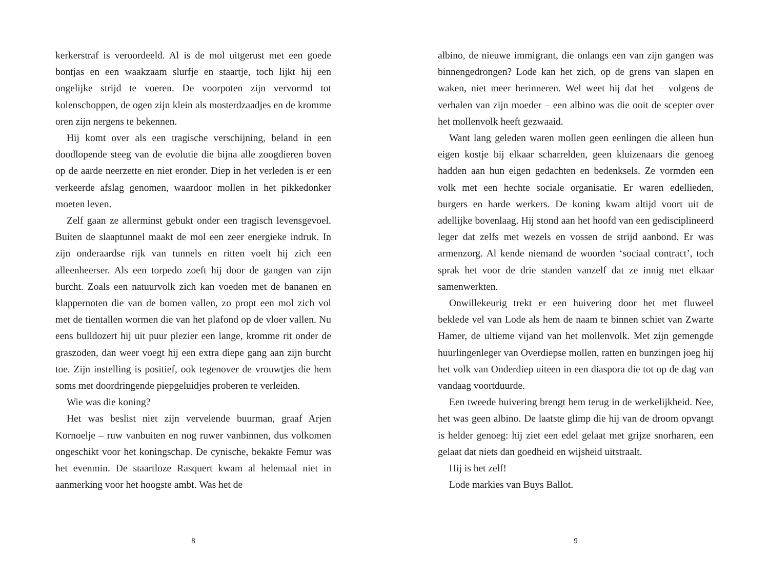kerkerstraf is veroordeeld. Al is de mol uitgerust met een goede bontjas en een waakzaam slurfje en staartje, toch lijkt hij een ongelijke strijd te voeren. De voorpoten zijn vervormd tot kolenschoppen, de ogen zijn klein als mosterdzaadjes en de kromme oren zijn nergens te bekennen.
Hij komt over als een tragische verschijning, beland in een doodlopende steeg van de evolutie die bijna alle zoogdieren boven op de aarde neerzette en niet eronder. Diep in het verleden is er een verkeerde afslag genomen, waardoor mollen in het pikkedonker moeten leven.
Zelf gaan ze allerminst gebukt onder een tragisch levensgevoel. Buiten de slaaptunnel maakt de mol een zeer energieke indruk. In zijn onderaardse rijk van tunnels en ritten voelt hij zich een alleenheerser. Als een torpedo zoeft hij door de gangen van zijn burcht. Zoals een natuurvolk zich kan voeden met de bananen en klappernoten die van de bomen vallen, zo propt een mol zich vol met de tientallen wormen die van het plafond op de vloer vallen. Nu eens bulldozert hij uit puur plezier een lange, kromme rit onder de graszoden, dan weer voegt hij een extra diepe gang aan zijn burcht toe. Zijn instelling is positief, ook tegenover de vrouwtjes die hem soms met doordringende piepgeluidjes proberen te verleiden.
Wie was die koning?
Het was beslist niet zijn vervelende buurman, graaf Arjen Kornoelje – ruw vanbuiten en nog ruwer vanbinnen, dus volkomen ongeschikt voor het koningschap. De cynische, bekakte Femur was het evenmin. De staartloze Rasquert kwam al helemaal niet in aanmerking voor het hoogste ambt. Was het de
8
albino, de nieuwe immigrant, die onlangs een van zijn gangen was binnengedrongen? Lode kan het zich, op de grens van slapen en waken, niet meer herinneren. Wel weet hij dat het – volgens de verhalen van zijn moeder – een albino was die ooit de scepter over het mollenvolk heeft gezwaaid.
Want lang geleden waren mollen geen eenlingen die alleen hun eigen kostje bij elkaar scharrelden, geen kluizenaars die genoeg hadden aan hun eigen gedachten en bedenksels. Ze vormden een volk met een hechte sociale organisatie. Er waren edellieden, burgers en harde werkers. De koning kwam altijd voort uit de adellijke bovenlaag. Hij stond aan het hoofd van een gedisciplineerd leger dat zelfs met wezels en vossen de strijd aanbond. Er was armenzorg. Al kende niemand de woorden ‘sociaal contract’, toch sprak het voor de drie standen vanzelf dat ze innig met elkaar samenwerkten.
Onwillekeurig trekt er een huivering door het met fluweel beklede vel van Lode als hem de naam te binnen schiet van Zwarte Hamer, de ultieme vijand van het mollenvolk. Met zijn gemengde huurlingenleger van Overdiepse mollen, ratten en bunzingen joeg hij het volk van Onderdiep uiteen in een diaspora die tot op de dag van vandaag voortduurde.
Een tweede huivering brengt hem terug in de werkelijkheid. Nee, het was geen albino. De laatste glimp die hij van de droom opvangt is helder genoeg: hij ziet een edel gelaat met grijze snorharen, een gelaat dat niets dan goedheid en wijsheid uitstraalt.
Hij is het zelf!
Lode markies van Buys Ballot.
9